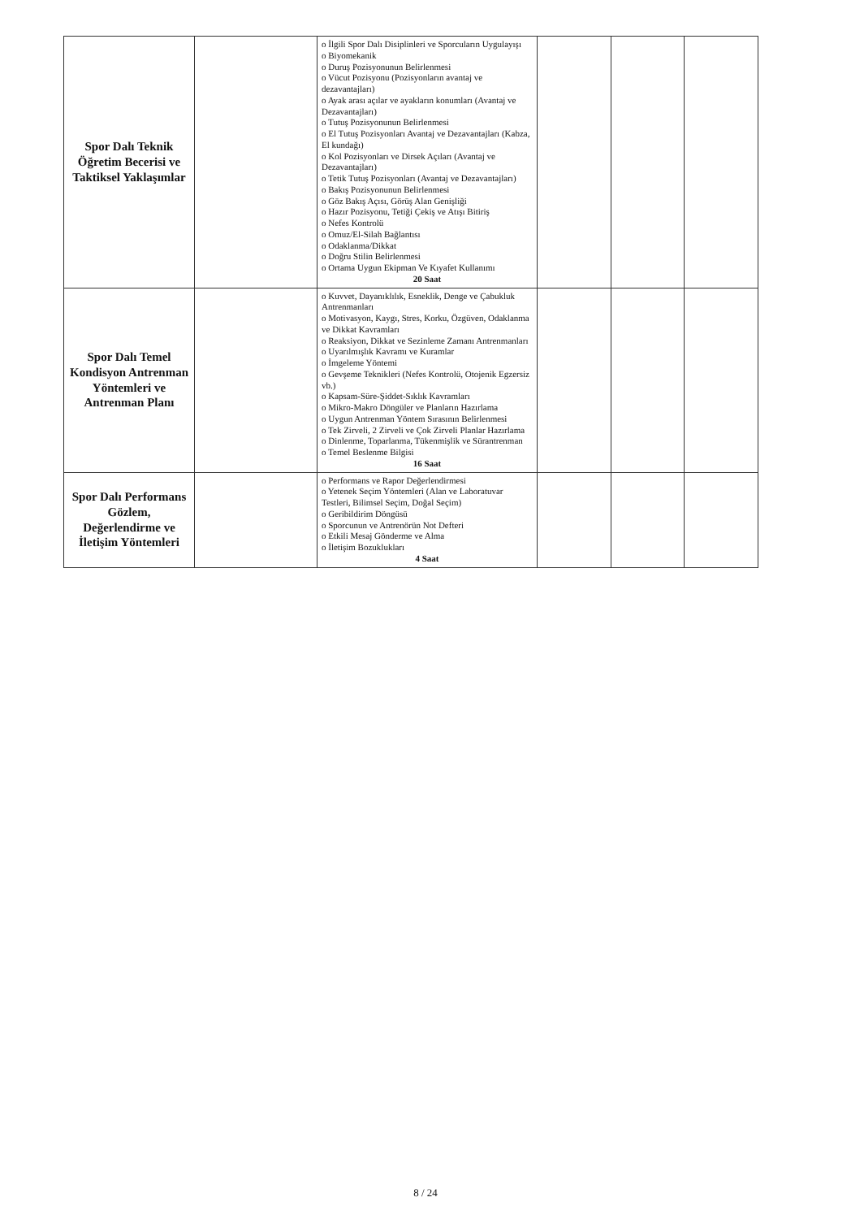| Spor Dalı Teknik Öğretim Becerisi ve Taktiksel Yaklaşımlar | | o İlgili Spor Dalı Disiplinleri ve Sporcuların Uygulayışı o Biyomekanik o Duruş Pozisyonunun Belirlenmesi o Vücut Pozisyonu (Pozisyonların avantaj ve dezavantajları) o Ayak arası açılar ve ayakların konumları (Avantaj ve Dezavantajları) o Tutuş Pozisyonunun Belirlenmesi o El Tutuş Pozisyonları Avantaj ve Dezavantajları (Kabza, El kundağı) o Kol Pozisyonları ve Dirsek Açıları (Avantaj ve Dezavantajları) o Tetik Tutuş Pozisyonları (Avantaj ve Dezavantajları) o Bakış Pozisyonunun Belirlenmesi o Göz Bakış Açısı, Görüş Alan Genişliği o Hazır Pozisyonu, Tetiği Çekiş ve Atışı Bitiriş o Nefes Kontrolü o Omuz/El-Silah Bağlantısı o Odaklanma/Dikkat o Doğru Stilin Belirlenmesi o Ortama Uygun Ekipman Ve Kıyafet Kullanımı 20 Saat | | | |
| Spor Dalı Temel Kondisyon Antrenman Yöntemleri ve Antrenman Planı | | o Kuvvet, Dayanıklılık, Esneklik, Denge ve Çabukluk Antrenmanları o Motivasyon, Kaygı, Stres, Korku, Özgüven, Odaklanma ve Dikkat Kavramları o Reaksiyon, Dikkat ve Sezinleme Zamanı Antrenmanları o Uyarılmışlık Kavramı ve Kuramlar o İmgeleme Yöntemi o Gevşeme Teknikleri (Nefes Kontrolü, Otojenik Egzersiz vb.) o Kapsam-Süre-Şiddet-Sıklık Kavramları o Mikro-Makro Döngüler ve Planların Hazırlama o Uygun Antrenman Yöntem Sırasının Belirlenmesi o Tek Zirveli, 2 Zirveli ve Çok Zirveli Planlar Hazırlama o Dinlenme, Toparlanma, Tükenmişlik ve Sürantrenman o Temel Beslenme Bilgisi 16 Saat | | | |
| Spor Dalı Performans Gözlem, Değerlendirme ve İletişim Yöntemleri | | o Performans ve Rapor Değerlendirmesi o Yetenek Seçim Yöntemleri (Alan ve Laboratuvar Testleri, Bilimsel Seçim, Doğal Seçim) o Geribildirim Döngüsü o Sporcunun ve Antrenörün Not Defteri o Etkili Mesaj Gönderme ve Alma o İletişim Bozuklukları 4 Saat | | | |
8 / 24